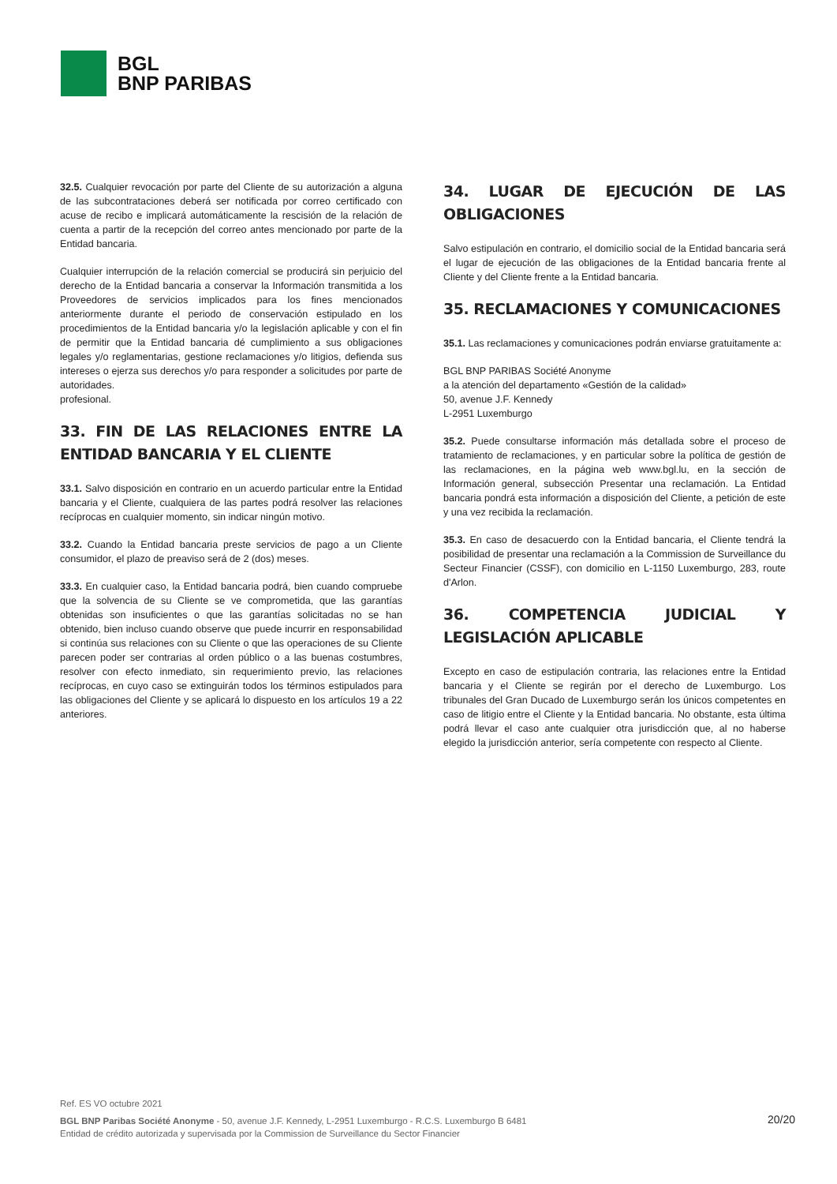BGL
BNP PARIBAS
32.5. Cualquier revocación por parte del Cliente de su autorización a alguna de las subcontrataciones deberá ser notificada por correo certificado con acuse de recibo e implicará automáticamente la rescisión de la relación de cuenta a partir de la recepción del correo antes mencionado por parte de la Entidad bancaria.
Cualquier interrupción de la relación comercial se producirá sin perjuicio del derecho de la Entidad bancaria a conservar la Información transmitida a los Proveedores de servicios implicados para los fines mencionados anteriormente durante el periodo de conservación estipulado en los procedimientos de la Entidad bancaria y/o la legislación aplicable y con el fin de permitir que la Entidad bancaria dé cumplimiento a sus obligaciones legales y/o reglamentarias, gestione reclamaciones y/o litigios, defienda sus intereses o ejerza sus derechos y/o para responder a solicitudes por parte de autoridades.
profesional.
33. FIN DE LAS RELACIONES ENTRE LA ENTIDAD BANCARIA Y EL CLIENTE
33.1. Salvo disposición en contrario en un acuerdo particular entre la Entidad bancaria y el Cliente, cualquiera de las partes podrá resolver las relaciones recíprocas en cualquier momento, sin indicar ningún motivo.
33.2. Cuando la Entidad bancaria preste servicios de pago a un Cliente consumidor, el plazo de preaviso será de 2 (dos) meses.
33.3. En cualquier caso, la Entidad bancaria podrá, bien cuando compruebe que la solvencia de su Cliente se ve comprometida, que las garantías obtenidas son insuficientes o que las garantías solicitadas no se han obtenido, bien incluso cuando observe que puede incurrir en responsabilidad si continúa sus relaciones con su Cliente o que las operaciones de su Cliente parecen poder ser contrarias al orden público o a las buenas costumbres, resolver con efecto inmediato, sin requerimiento previo, las relaciones recíprocas, en cuyo caso se extinguirán todos los términos estipulados para las obligaciones del Cliente y se aplicará lo dispuesto en los artículos 19 a 22 anteriores.
34. LUGAR DE EJECUCIÓN DE LAS OBLIGACIONES
Salvo estipulación en contrario, el domicilio social de la Entidad bancaria será el lugar de ejecución de las obligaciones de la Entidad bancaria frente al Cliente y del Cliente frente a la Entidad bancaria.
35. RECLAMACIONES Y COMUNICACIONES
35.1. Las reclamaciones y comunicaciones podrán enviarse gratuitamente a:
BGL BNP PARIBAS Société Anonyme
a la atención del departamento «Gestión de la calidad»
50, avenue J.F. Kennedy
L-2951 Luxemburgo
35.2. Puede consultarse información más detallada sobre el proceso de tratamiento de reclamaciones, y en particular sobre la política de gestión de las reclamaciones, en la página web www.bgl.lu, en la sección de Información general, subsección Presentar una reclamación. La Entidad bancaria pondrá esta información a disposición del Cliente, a petición de este y una vez recibida la reclamación.
35.3. En caso de desacuerdo con la Entidad bancaria, el Cliente tendrá la posibilidad de presentar una reclamación a la Commission de Surveillance du Secteur Financier (CSSF), con domicilio en L-1150 Luxemburgo, 283, route d'Arlon.
36. COMPETENCIA JUDICIAL Y LEGISLACIÓN APLICABLE
Excepto en caso de estipulación contraria, las relaciones entre la Entidad bancaria y el Cliente se regirán por el derecho de Luxemburgo. Los tribunales del Gran Ducado de Luxemburgo serán los únicos competentes en caso de litigio entre el Cliente y la Entidad bancaria. No obstante, esta última podrá llevar el caso ante cualquier otra jurisdicción que, al no haberse elegido la jurisdicción anterior, sería competente con respecto al Cliente.
Ref. ES VO octubre 2021
BGL BNP Paribas Société Anonyme - 50, avenue J.F. Kennedy, L-2951 Luxemburgo - R.C.S. Luxemburgo B 6481
Entidad de crédito autorizada y supervisada por la Commission de Surveillance du Sector Financier
20/20